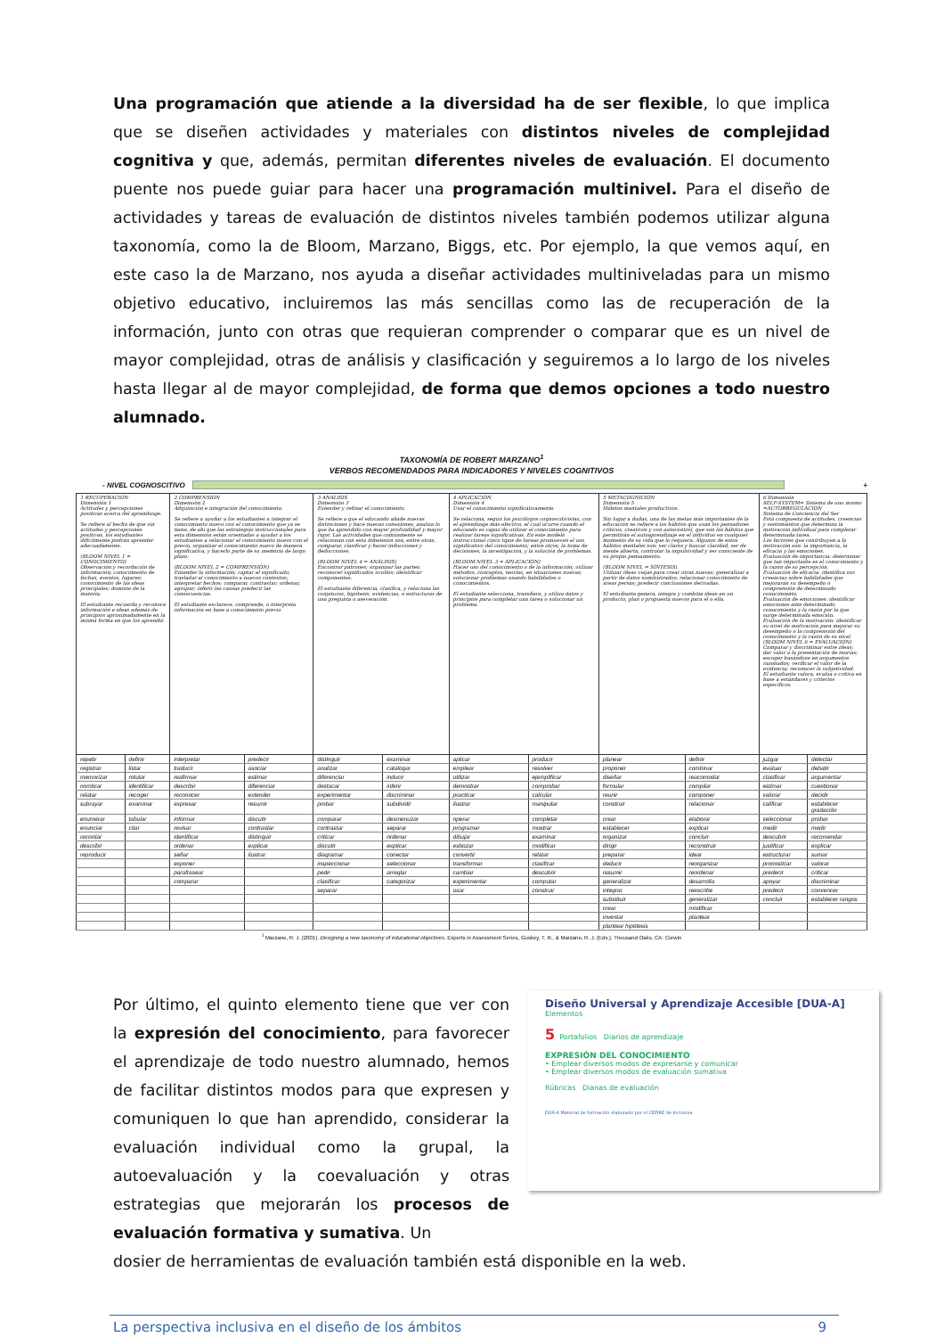Una programación que atiende a la diversidad ha de ser flexible, lo que implica que se diseñen actividades y materiales con distintos niveles de complejidad cognitiva y que, además, permitan diferentes niveles de evaluación. El documento puente nos puede guiar para hacer una programación multinivel. Para el diseño de actividades y tareas de evaluación de distintos niveles también podemos utilizar alguna taxonomía, como la de Bloom, Marzano, Biggs, etc. Por ejemplo, la que vemos aquí, en este caso la de Marzano, nos ayuda a diseñar actividades multiniveladas para un mismo objetivo educativo, incluiremos las más sencillas como las de recuperación de la información, junto con otras que requieran comprender o comparar que es un nivel de mayor complejidad, otras de análisis y clasificación y seguiremos a lo largo de los niveles hasta llegar al de mayor complejidad, de forma que demos opciones a todo nuestro alumnado.
TAXONOMÍA DE ROBERT MARZANO<sup>1</sup>
VERBOS RECOMENDADOS PARA INDICADORES Y NIVELES COGNITIVOS
- NIVEL COGNOSCITIVO +
| 1 RECUPERACIÓN Dimensión 1 Actitudes y percepciones positivas acerca del aprendizaje. Se refiere al hecho de que sin actitudes y percepciones positivas, los estudiantes difícilmente podrán aprender adecuadamente. (BLOOM NIVEL 1 = CONOCIMIENTO) Observación y recordación de información; conocimiento de fechas, eventos, lugares; conocimiento de las ideas principales; dominio de la materia. El estudiante recuerda y reconoce información e ideas además de principios aproximadamente en la misma forma en que los aprendió | | 2 COMPRENSIÓN Dimensión 2 Adquisición e integración del conocimiento. Se refiere a ayudar a los estudiantes a integrar el conocimiento nuevo con el conocimiento que ya se tiene; de ahí que las estrategias instruccionales para esta dimensión están orientadas a ayudar a los estudiantes a relacionar el conocimiento nuevo con el previo, organizar el conocimiento nuevo de manera significativa, y hacerlo parte de su memoria de largo plazo. (BLOOM NIVEL 2 = COMPRENSIÓN) Entender la información; captar el significado; trasladar el conocimiento a nuevos contextos; interpretar hechos; comparar, contrastar; ordenar, agrupar; inferir las causas predecir las consecuencias. El estudiante esclarece, comprende, o interpreta información en base a conocimiento previo | | 3 ANÁLISIS Dimensión 3 Extender y refinar el conocimiento. Se refiere a que el educando añade nuevas distinciones y hace nuevas conexiones; analiza lo que ha aprendido con mayor profundidad y mayor rigor. Las actividades que comúnmente se relacionan con esta dimensión son, entre otras, comparar, clasificar y hacer inducciones y deducciones. (BLOOM NIVEL 4 = ANÁLISIS) Encontrar patrones; organizar las partes; reconocer significados ocultos; identificar componentes. El estudiante diferencia, clasifica, y relaciona las conjeturas, hipótesis, evidencias, o estructuras de una pregunta o aseveración. | | 4 APLICACIÓN Dimensión 4 Usar el conocimiento significativamente. Se relaciona, según los psicólogos cognoscitivistas, con el aprendizaje más efectivo, el cual ocurre cuando el educando es capaz de utilizar el conocimiento para realizar tareas significativas. En este modelo instruccional cinco tipos de tareas promueven el uso significativo del conocimiento; entre otros, la toma de decisiones, la investigación, y la solución de problemas. (BLOOM NIVEL 3 = APLICACIÓN) Hacer uso del conocimiento o de la información; utilizar métodos, conceptos, teorías, en situaciones nuevas; solucionar problemas usando habilidades o conocimientos. El estudiante selecciona, transfiere, y utiliza datos y principios para completar una tarea o solucionar un problema. | | 5 METACOGNICIÓN Dimensión 5 Hábitos mentales productivos. Sin lugar a dudas, una de las metas más importantes de la educación se refiere a los hábitos que usan los pensadores críticos, creativos y con autocontrol, que son los hábitos que permitirán el autoaprendizaje en el individuo en cualquier momento de su vida que lo requiera. Algunos de estos hábitos mentales son: ser claros y buscar claridad, ser de mente abierta, controlar la impulsividad y ser consciente de su propio pensamiento. (BLOOM NIVEL = SÍNTESIS) Utilizar ideas viejas para crear otras nuevas; generalizar a partir de datos suministrados; relacionar conocimiento de áreas persas; predecir conclusiones derivadas. El estudiante genera, integra y combina ideas en un producto, plan o propuesta nuevos para él o ella. | | 6 Dimensión SELF-SYSTEM= Sistema de uno mismo =AUTORREGULACIÓN Sistema de Conciencia del Ser Está compuesta de actitudes, creencias y sentimientos que determina la motivación individual para completar determinada tarea. Los factores que contribuyen a la motivación son: la importancia, la eficacia y las emociones. Evaluación de importancia: determinar que tan importante es el conocimiento y la razón de su percepción. Evaluación de eficacia: identifica sus creencias sobre habilidades que mejorarán su desempeño o comprensión de determinado conocimiento. Evaluación de emociones: identificar emociones ante determinado conocimiento y la razón por la que surge determinada emoción. Evaluación de la motivación: identificar su nivel de motivación para mejorar su desempeño o la comprensión del conocimiento y la razón de su nivel (BLOOM NIVEL 6 = EVALUACIÓN) Comparar y discriminar entre ideas; dar valor a la presentación de teorías; escoger basándose en argumentos razonados; verificar el valor de la evidencia; reconocer la subjetividad. El estudiante valora, evalúa o critica en base a estándares y criterios específicos. | |
| --- | --- | --- | --- | --- | --- | --- | --- | --- | --- | --- | --- |
| repetir | definir | interpretar | predecir | distinguir | examinar | aplicar | producir | planear | definir | juzgar | detectar |
| registrar | listar | traducir | asociar | analizar | catalogar | emplear | resolver | proponer | combinar | evaluar | debatir |
| memorizar | rotular | reafirmar | estimar | diferenciar | inducir | utilizar | ejemplificar | diseñar | reacomodar | clasificar | argumentar |
| nombrar | identificar | describir | diferenciar | destacar | inferir | demostrar | comprobar | formular | compilar | estimar | cuestionar |
| relatar | recoger | reconocer | extender | experimentar | discriminar | practicar | calcular | reunir | componer | valorar | decidir |
| subrayar | examinar | expresar | resumir | probar | subdividir | ilustrar | manipular | construir | relacionar | calificar | establecer gradación |
| enumerar | tabular | informar | discutir | comparar | desmenuzar | operar | completar | crear | elaborar | seleccionar | probar |
| enunciar | citar | revisar | contrastar | contrastar | separar | programar | mostrar | establecer | explicar | medir | medir |
| recordar | | identificar | distinguir | criticar | ordenar | dibujar | examinar | organizar | concluir | descubrir | recomendar |
| describir | | ordenar | explicar | discutir | explicar | esbozar | modificar | dirigir | reconstruir | justificar | explicar |
| reproducir | | señar | ilustrar | diagramar | conectar | convertir | relatar | preparar | idear | estructurar | sumar |
| | | exponer | | inspeccionar | seleccionar | transformar | clasificar | deducir | reorganizar | pronosticar | valorar |
| | | parafrasear | | pedir | arreglar | cambiar | descubrir | resumir | reordenar | predecir | criticar |
| | | comparar | | clasificar | categorizar | experimentar | computar | generalizar | desarrolla | apoyar | discriminar |
| | | | | separar | | usar | construir | integrar | reescribe | predecir | convencer |
| | | | | | | | | substituir | generalizar | concluir | establecer rangos |
| | | | | | | | | crear | modificar | | |
| | | | | | | | | inventar | plantear | | |
| | | | | | | | | plantear hipótesis | | | |
<sup>1</sup> Marzano, R. J. (2001). Designing a new taxonomy of educational objectives. Experts in Assessment Series, Guskey, T. R., & Marzano, R. J. (Eds.). Thousand Oaks, CA: Corwin
Por último, el quinto elemento tiene que ver con la expresión del conocimiento, para favorecer el aprendizaje de todo nuestro alumnado, hemos de facilitar distintos modos para que expresen y comuniquen lo que han aprendido, considerar la evaluación individual como la grupal, la autoevaluación y la coevaluación y otras estrategias que mejorarán los procesos de evaluación formativa y sumativa. Un
Diseño Universal y Aprendizaje Accesible [DUA-A]
Elementos
5 Portafolios Diarios de aprendizaje
EXPRESIÓN DEL CONOCIMIENTO
• Emplear diversos modos de expresarse y comunicar
• Emplear diversos modos de evaluación sumativa
Rúbricas Dianas de evaluación
DUA-A Material de formación elaborado por el CEFIRE de Inclusiva
dosier de herramientas de evaluación también está disponible en la web.
La perspectiva inclusiva en el diseño de los ámbitos 9